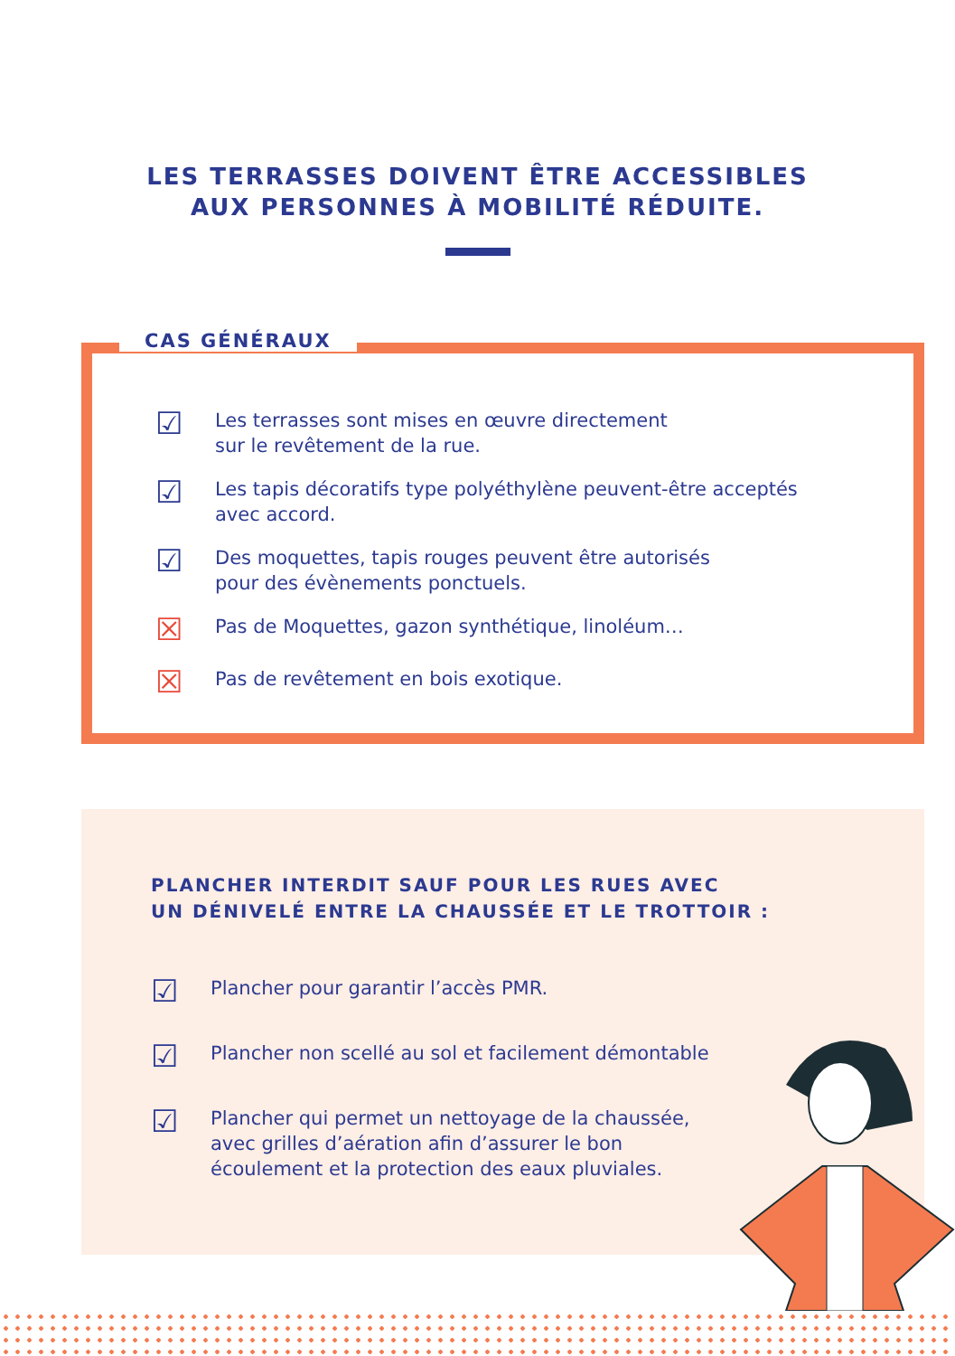LES TERRASSES DOIVENT ÊTRE ACCESSIBLES
AUX PERSONNES À MOBILITÉ RÉDUITE.
CAS GÉNÉRAUX
☑ Les terrasses sont mises en œuvre directement
sur le revêtement de la rue.
☑ Les tapis décoratifs type polyéthylène peuvent-être acceptés
avec accord.
☑ Des moquettes, tapis rouges peuvent être autorisés
pour des évènements ponctuels.
☒ Pas de Moquettes, gazon synthétique, linoléum…
☒ Pas de revêtement en bois exotique.
PLANCHER INTERDIT SAUF POUR LES RUES AVEC
UN DÉNIVELÉ ENTRE LA CHAUSSÉE ET LE TROTTOIR :
☑ Plancher pour garantir l’accès PMR.
☑ Plancher non scellé au sol et facilement démontable
☑ Plancher qui permet un nettoyage de la chaussée,
avec grilles d’aération afin d’assurer le bon
écoulement et la protection des eaux pluviales.